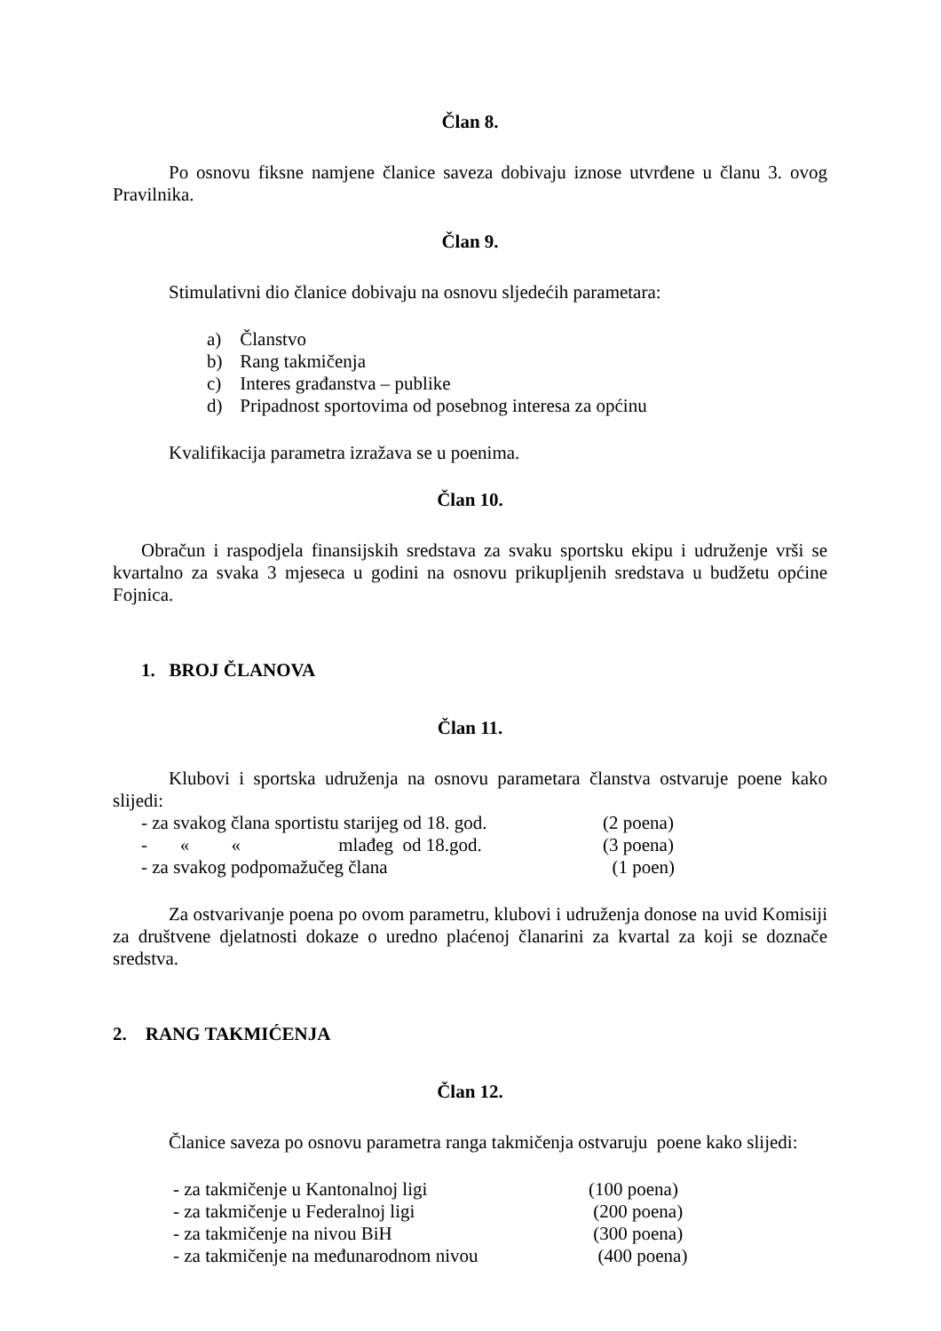Član 8.
Po osnovu fiksne namjene članice saveza dobivaju iznose utvrđene u članu 3. ovog Pravilnika.
Član 9.
Stimulativni dio članice dobivaju na osnovu sljedećih parametara:
a) Članstvo
b) Rang takmičenja
c) Interes građanstva – publike
d) Pripadnost sportovima od posebnog interesa za općinu
Kvalifikacija parametra izražava se u poenima.
Član 10.
Obračun i raspodjela finansijskih sredstava za svaku sportsku ekipu i udruženje vrši se kvartalno za svaka 3 mjeseca u godini na osnovu prikupljenih sredstava u budžetu općine Fojnica.
1. BROJ ČLANOVA
Član 11.
Klubovi i sportska udruženja na osnovu parametara članstva ostvaruje poene kako slijedi:
- za svakog člana sportistu starijeg od 18. god.
(2 poena)
- « « mlađeg od 18.god.
(3 poena)
- za svakog podpomažučeg člana (1 poen)
Za ostvarivanje poena po ovom parametru, klubovi i udruženja donose na uvid Komisiji za društvene djelatnosti dokaze o uredno plaćenoj članarini za kvartal za koji se doznače sredstva.
2. RANG TAKMIĆENJA
Član 12.
Članice saveza po osnovu parametra ranga takmičenja ostvaruju poene kako slijedi:
- za takmičenje u Kantonalnoj ligi (100 poena)
- za takmičenje u Federalnoj ligi (200 poena)
- za takmičenje na nivou BiH (300 poena)
- za takmičenje na međunarodnom nivou (400 poena)